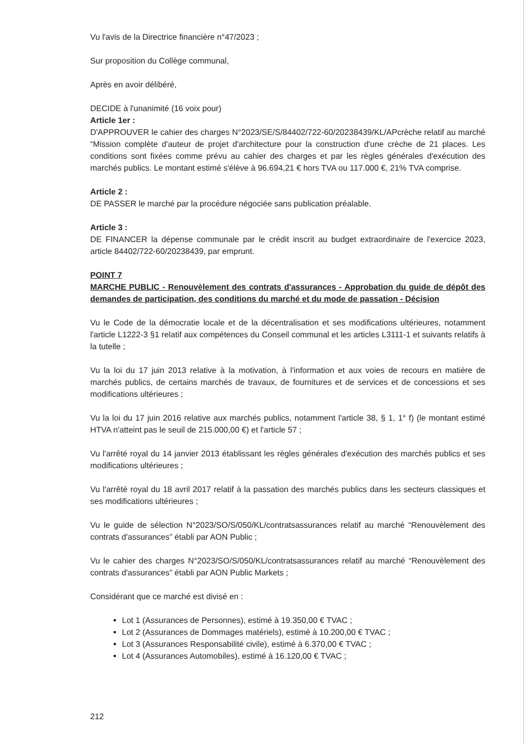Vu l'avis de la Directrice financière n°47/2023 ;
Sur proposition du Collège communal,
Après en avoir délibéré,
DECIDE à l'unanimité (16 voix pour)
Article 1er :
D'APPROUVER le cahier des charges N°2023/SE/S/84402/722-60/20238439/KL/APcrèche relatif au marché “Mission complète d'auteur de projet d'architecture pour la construction d'une crèche de 21 places. Les conditions sont fixées comme prévu au cahier des charges et par les règles générales d'exécution des marchés publics. Le montant estimé s'élève à 96.694,21 € hors TVA ou 117.000 €, 21% TVA comprise.
Article 2 :
DE PASSER le marché par la procédure négociée sans publication préalable.
Article 3 :
DE FINANCER la dépense communale par le crédit inscrit au budget extraordinaire de l'exercice 2023, article 84402/722-60/20238439, par emprunt.
POINT 7
MARCHE PUBLIC - Renouvèlement des contrats d'assurances - Approbation du guide de dépôt des demandes de participation, des conditions du marché et du mode de passation - Décision
Vu le Code de la démocratie locale et de la décentralisation et ses modifications ultérieures, notamment l'article L1222-3 §1 relatif aux compétences du Conseil communal et les articles L3111-1 et suivants relatifs à la tutelle ;
Vu la loi du 17 juin 2013 relative à la motivation, à l'information et aux voies de recours en matière de marchés publics, de certains marchés de travaux, de fournitures et de services et de concessions et ses modifications ultérieures ;
Vu la loi du 17 juin 2016 relative aux marchés publics, notamment l'article 38, § 1, 1° f) (le montant estimé HTVA n'atteint pas le seuil de 215.000,00 €) et l'article 57 ;
Vu l'arrêté royal du 14 janvier 2013 établissant les règles générales d'exécution des marchés publics et ses modifications ultérieures ;
Vu l'arrêté royal du 18 avril 2017 relatif à la passation des marchés publics dans les secteurs classiques et ses modifications ultérieures ;
Vu le guide de sélection N°2023/SO/S/050/KL/contratsassurances relatif au marché “Renouvèlement des contrats d'assurances” établi par AON Public ;
Vu le cahier des charges N°2023/SO/S/050/KL/contratsassurances relatif au marché “Renouvèlement des contrats d'assurances” établi par AON Public Markets ;
Considérant que ce marché est divisé en :
Lot 1 (Assurances de Personnes), estimé à 19.350,00 € TVAC ;
Lot 2 (Assurances de Dommages matériels), estimé à 10.200,00 € TVAC ;
Lot 3 (Assurances Responsabilité civile), estimé à 6.370,00 € TVAC ;
Lot 4 (Assurances Automobiles), estimé à 16.120,00 € TVAC ;
212